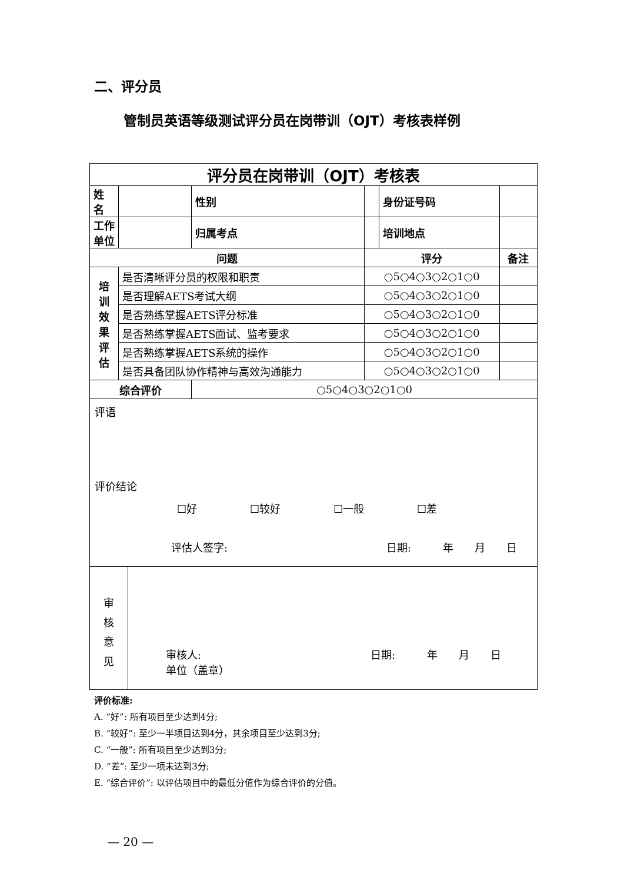二、评分员
管制员英语等级测试评分员在岗带训（OJT）考核表样例
| 评分员在岗带训（OJT）考核表 | | | | | |
| 姓 名 | | 性别 | | 身份证号码 | |
| 工作单位 | | 归属考点 | | 培训地点 | |
| 问题 | | | 评分 | | 备注 |
| 培 训 效 果 评 估 | 是否清晰评分员的权限和职责 | | ○5○4○3○2○1○0 | | |
| | 是否理解AETS考试大纲 | | ○5○4○3○2○1○0 | | |
| | 是否熟练掌握AETS评分标准 | | ○5○4○3○2○1○0 | | |
| | 是否熟练掌握AETS面试、监考要求 | | ○5○4○3○2○1○0 | | |
| | 是否熟练掌握AETS系统的操作 | | ○5○4○3○2○1○0 | | |
| | 是否具备团队协作精神与高效沟通能力 | | ○5○4○3○2○1○0 | | |
| 综合评价 | | ○5○4○3○2○1○0 | | | |
评语
评价结论
☐好　　　　　☐较好　　　　　☐一般　　　　　☐差
评估人签字:　　　　　　　　　　　　　　　日期:　　　年　　月　　日
审
核
意
见
审核人:　　　　　　　　　　　　　　　　日期:　　　年　　月　　日
单位（盖章）
评价标准:
A. “好”: 所有项目至少达到4分;
B. “较好”: 至少一半项目达到4分，其余项目至少达到3分;
C. “一般”: 所有项目至少达到3分;
D. “差”: 至少一项未达到3分;
E. “综合评价”: 以评估项目中的最低分值作为综合评价的分值。
— 20 —